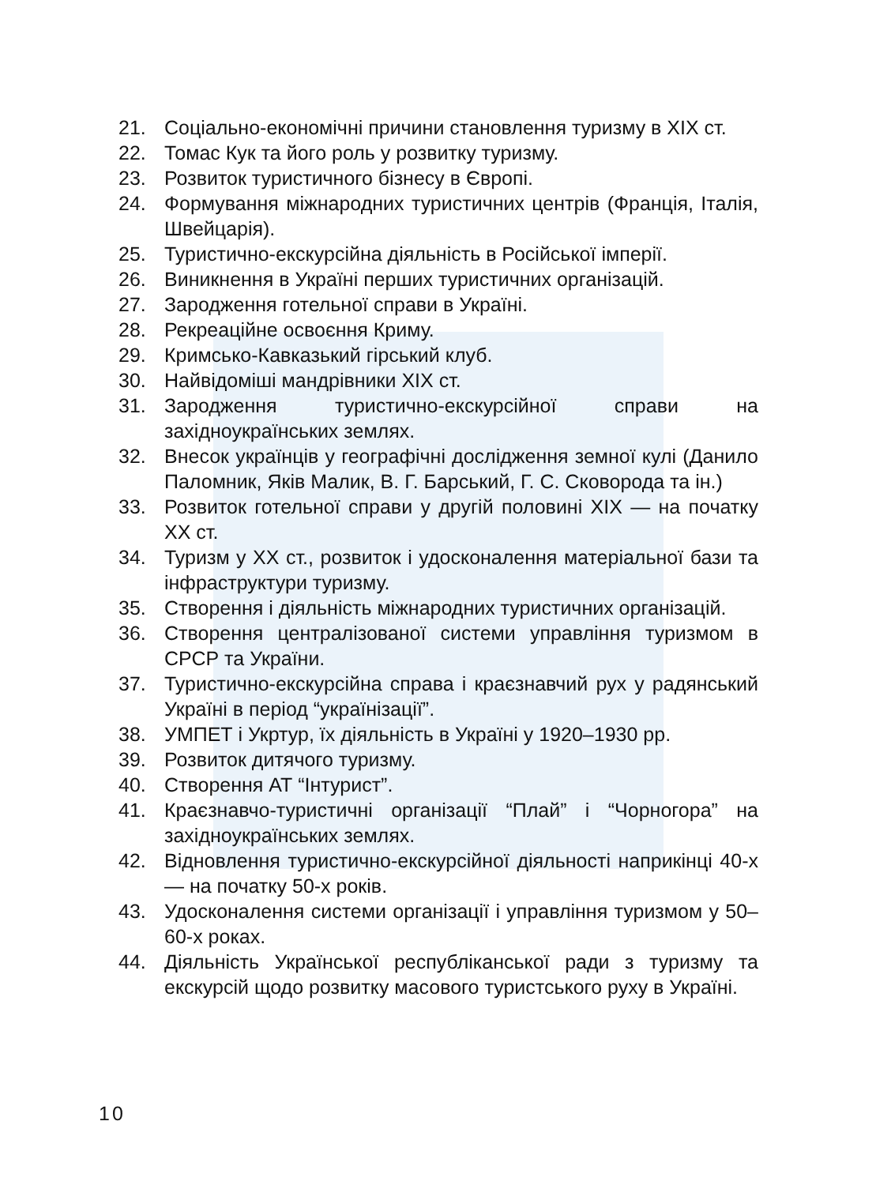21. Соціально-економічні причини становлення туризму в XIX ст.
22. Томас Кук та його роль у розвитку туризму.
23. Розвиток туристичного бізнесу в Європі.
24. Формування міжнародних туристичних центрів (Франція, Італія, Швейцарія).
25. Туристично-екскурсійна діяльність в Російської імперії.
26. Виникнення в Україні перших туристичних організацій.
27. Зародження готельної справи в Україні.
28. Рекреаційне освоєння Криму.
29. Кримсько-Кавказький гірський клуб.
30. Найвідоміші мандрівники XIX ст.
31. Зародження туристично-екскурсійної справи на західноукраїнських землях.
32. Внесок українців у географічні дослідження земної кулі (Данило Паломник, Яків Малик, В. Г. Барський, Г. С. Сковорода та ін.)
33. Розвиток готельної справи у другій половині XIX — на початку XX ст.
34. Туризм у XX ст., розвиток і удосконалення матеріальної бази та інфраструктури туризму.
35. Створення і діяльність міжнародних туристичних організацій.
36. Створення централізованої системи управління туризмом в СРСР та України.
37. Туристично-екскурсійна справа і краєзнавчий рух у радянський Україні в період “українізації”.
38. УМПЕТ і Укртур, їх діяльність в Україні у 1920–1930 рр.
39. Розвиток дитячого туризму.
40. Створення АТ “Інтурист”.
41. Краєзнавчо-туристичні організації “Плай” і “Чорногора” на західноукраїнських землях.
42. Відновлення туристично-екскурсійної діяльності наприкінці 40-х — на початку 50-х років.
43. Удосконалення системи організації і управління туризмом у 50–60-х роках.
44. Діяльність Української республіканської ради з туризму та екскурсій щодо розвитку масового туристського руху в Україні.
10